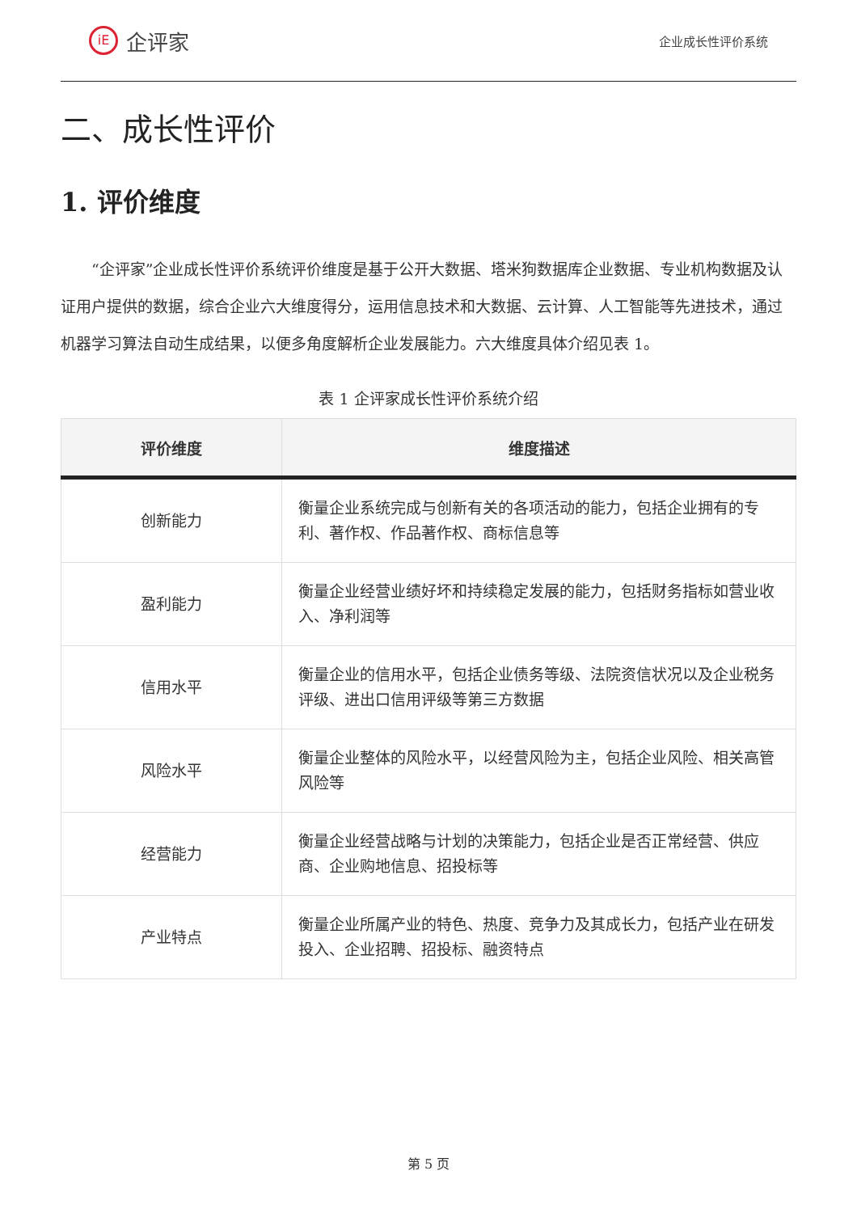iE
企评家
企业成长性评价系统
二、成长性评价
1. 评价维度
“企评家”企业成长性评价系统评价维度是基于公开大数据、塔米狗数据库企业数据、专业机构数据及认证用户提供的数据，综合企业六大维度得分，运用信息技术和大数据、云计算、人工智能等先进技术，通过机器学习算法自动生成结果，以便多角度解析企业发展能力。六大维度具体介绍见表 1。
表 1 企评家成长性评价系统介绍
| 评价维度 | 维度描述 |
| --- | --- |
| 创新能力 | 衡量企业系统完成与创新有关的各项活动的能力，包括企业拥有的专利、著作权、作品著作权、商标信息等 |
| 盈利能力 | 衡量企业经营业绩好坏和持续稳定发展的能力，包括财务指标如营业收入、净利润等 |
| 信用水平 | 衡量企业的信用水平，包括企业债务等级、法院资信状况以及企业税务评级、进出口信用评级等第三方数据 |
| 风险水平 | 衡量企业整体的风险水平，以经营风险为主，包括企业风险、相关高管风险等 |
| 经营能力 | 衡量企业经营战略与计划的决策能力，包括企业是否正常经营、供应商、企业购地信息、招投标等 |
| 产业特点 | 衡量企业所属产业的特色、热度、竞争力及其成长力，包括产业在研发投入、企业招聘、招投标、融资特点 |
第 5 页